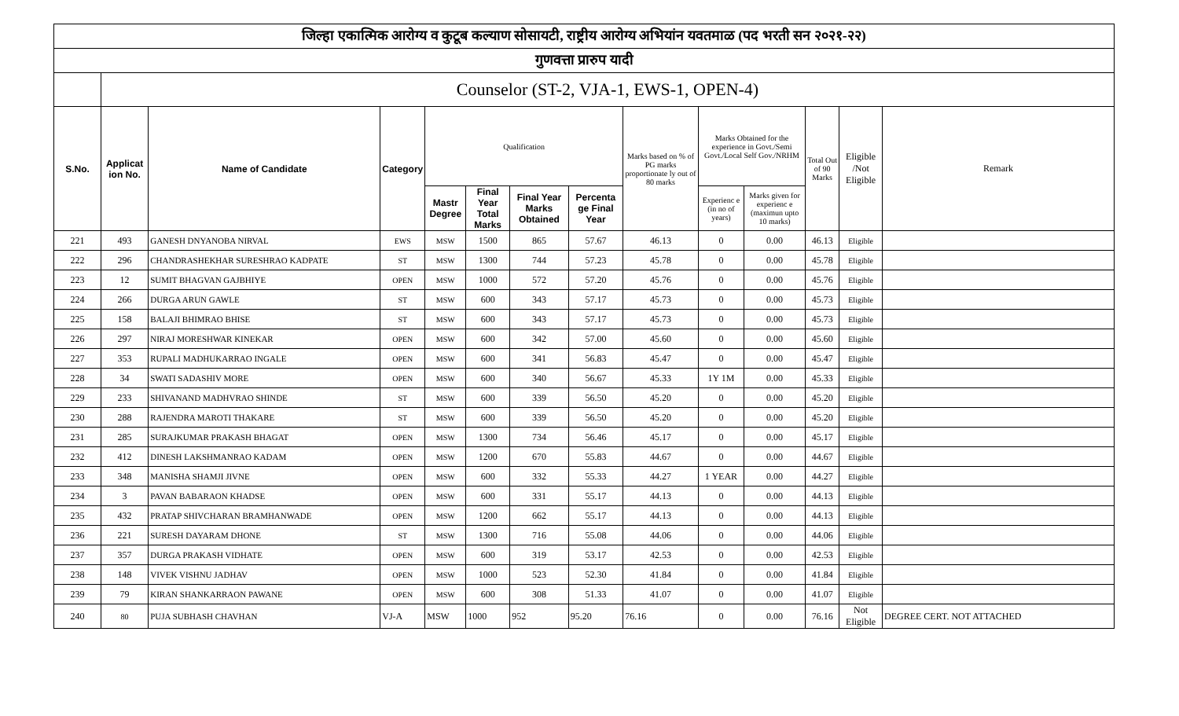| जिल्हा एकात्मिक आरोग्य व कुटूब कल्याण सोसायटी, राष्ट्रीय आरोग्य अभियांन यवतमाळ (पद भरती सन २०२१-२२) | | | | | | | | | | | | | |
| गुणवत्ता प्रारुप यादी | | | | | | | | | | | | | |
| | Counselor (ST-2, VJA-1, EWS-1, OPEN-4) | | | | | | | | | | | | |
| S.No. | Applicat ion No. | Name of Candidate | Category | Qualification | | | | Marks based on % of PG marks proportionate ly out of 80 marks | Marks Obtained for the experience in Govt./Semi Govt./Local Self Gov./NRHM | | Total Out of 90 Marks | Eligible /Not Eligible | Remark |
| | | | | Mastr Degree | Final Year Total Marks | Final Year Marks Obtained | Percenta ge Final Year | | Experienc e (in no of years) | Marks given for experienc e (maximun upto 10 marks) | | | |
| 221 | 493 | GANESH DNYANOBA NIRVAL | EWS | MSW | 1500 | 865 | 57.67 | 46.13 | 0 | 0.00 | 46.13 | Eligible | |
| 222 | 296 | CHANDRASHEKHAR SURESHRAO KADPATE | ST | MSW | 1300 | 744 | 57.23 | 45.78 | 0 | 0.00 | 45.78 | Eligible | |
| 223 | 12 | SUMIT BHAGVAN GAJBHIYE | OPEN | MSW | 1000 | 572 | 57.20 | 45.76 | 0 | 0.00 | 45.76 | Eligible | |
| 224 | 266 | DURGA ARUN GAWLE | ST | MSW | 600 | 343 | 57.17 | 45.73 | 0 | 0.00 | 45.73 | Eligible | |
| 225 | 158 | BALAJI BHIMRAO BHISE | ST | MSW | 600 | 343 | 57.17 | 45.73 | 0 | 0.00 | 45.73 | Eligible | |
| 226 | 297 | NIRAJ MORESHWAR KINEKAR | OPEN | MSW | 600 | 342 | 57.00 | 45.60 | 0 | 0.00 | 45.60 | Eligible | |
| 227 | 353 | RUPALI MADHUKARRAO INGALE | OPEN | MSW | 600 | 341 | 56.83 | 45.47 | 0 | 0.00 | 45.47 | Eligible | |
| 228 | 34 | SWATI SADASHIV MORE | OPEN | MSW | 600 | 340 | 56.67 | 45.33 | 1Y 1M | 0.00 | 45.33 | Eligible | |
| 229 | 233 | SHIVANAND MADHVRAO SHINDE | ST | MSW | 600 | 339 | 56.50 | 45.20 | 0 | 0.00 | 45.20 | Eligible | |
| 230 | 288 | RAJENDRA MAROTI THAKARE | ST | MSW | 600 | 339 | 56.50 | 45.20 | 0 | 0.00 | 45.20 | Eligible | |
| 231 | 285 | SURAJKUMAR PRAKASH BHAGAT | OPEN | MSW | 1300 | 734 | 56.46 | 45.17 | 0 | 0.00 | 45.17 | Eligible | |
| 232 | 412 | DINESH LAKSHMANRAO KADAM | OPEN | MSW | 1200 | 670 | 55.83 | 44.67 | 0 | 0.00 | 44.67 | Eligible | |
| 233 | 348 | MANISHA SHAMJI JIVNE | OPEN | MSW | 600 | 332 | 55.33 | 44.27 | 1 YEAR | 0.00 | 44.27 | Eligible | |
| 234 | 3 | PAVAN BABARAON KHADSE | OPEN | MSW | 600 | 331 | 55.17 | 44.13 | 0 | 0.00 | 44.13 | Eligible | |
| 235 | 432 | PRATAP SHIVCHARAN BRAMHANWADE | OPEN | MSW | 1200 | 662 | 55.17 | 44.13 | 0 | 0.00 | 44.13 | Eligible | |
| 236 | 221 | SURESH DAYARAM DHONE | ST | MSW | 1300 | 716 | 55.08 | 44.06 | 0 | 0.00 | 44.06 | Eligible | |
| 237 | 357 | DURGA PRAKASH VIDHATE | OPEN | MSW | 600 | 319 | 53.17 | 42.53 | 0 | 0.00 | 42.53 | Eligible | |
| 238 | 148 | VIVEK VISHNU JADHAV | OPEN | MSW | 1000 | 523 | 52.30 | 41.84 | 0 | 0.00 | 41.84 | Eligible | |
| 239 | 79 | KIRAN SHANKARRAON PAWANE | OPEN | MSW | 600 | 308 | 51.33 | 41.07 | 0 | 0.00 | 41.07 | Eligible | |
| 240 | 80 | PUJA SUBHASH CHAVHAN | VJ-A | MSW | 1000 | 952 | 95.20 | 76.16 | 0 | 0.00 | 76.16 | Not Eligible | DEGREE CERT. NOT ATTACHED |